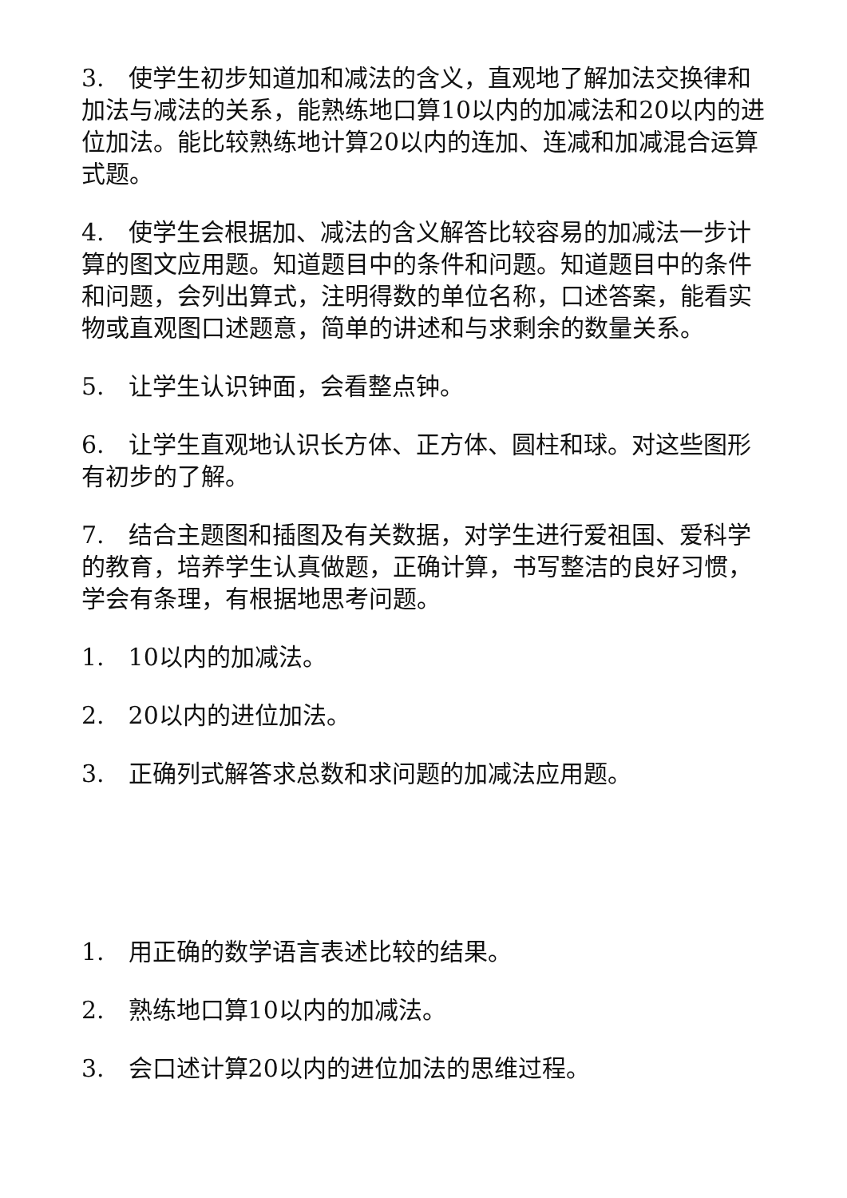3.　使学生初步知道加和减法的含义，直观地了解加法交换律和加法与减法的关系，能熟练地口算10以内的加减法和20以内的进位加法。能比较熟练地计算20以内的连加、连减和加减混合运算式题。
4.　使学生会根据加、减法的含义解答比较容易的加减法一步计算的图文应用题。知道题目中的条件和问题。知道题目中的条件和问题，会列出算式，注明得数的单位名称，口述答案，能看实物或直观图口述题意，简单的讲述和与求剩余的数量关系。
5.　让学生认识钟面，会看整点钟。
6.　让学生直观地认识长方体、正方体、圆柱和球。对这些图形有初步的了解。
7.　结合主题图和插图及有关数据，对学生进行爱祖国、爱科学的教育，培养学生认真做题，正确计算，书写整洁的良好习惯，学会有条理，有根据地思考问题。
1.　10以内的加减法。
2.　20以内的进位加法。
3.　正确列式解答求总数和求问题的加减法应用题。
1.　用正确的数学语言表述比较的结果。
2.　熟练地口算10以内的加减法。
3.　会口述计算20以内的进位加法的思维过程。